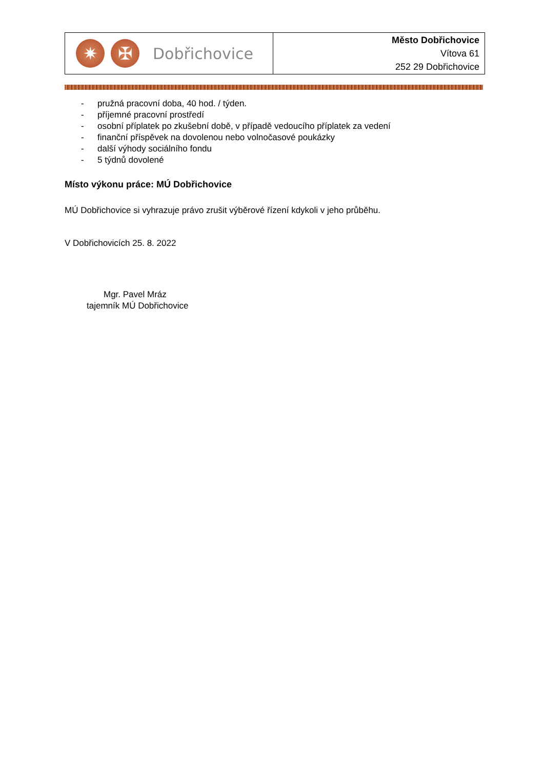| ✷ ✠ Dobřichovice | Město Dobřichovice Vítova 61 252 29 Dobřichovice |
- pružná pracovní doba, 40 hod. / týden.
- příjemné pracovní prostředí
- osobní příplatek po zkušební době, v případě vedoucího příplatek za vedení
- finanční příspěvek na dovolenou nebo volnočasové poukázky
- další výhody sociálního fondu
- 5 týdnů dovolené
Místo výkonu práce: MÚ Dobřichovice
MÚ Dobřichovice si vyhrazuje právo zrušit výběrové řízení kdykoli v jeho průběhu.
V Dobřichovicích 25. 8. 2022
Mgr. Pavel Mráz
tajemník MÚ Dobřichovice